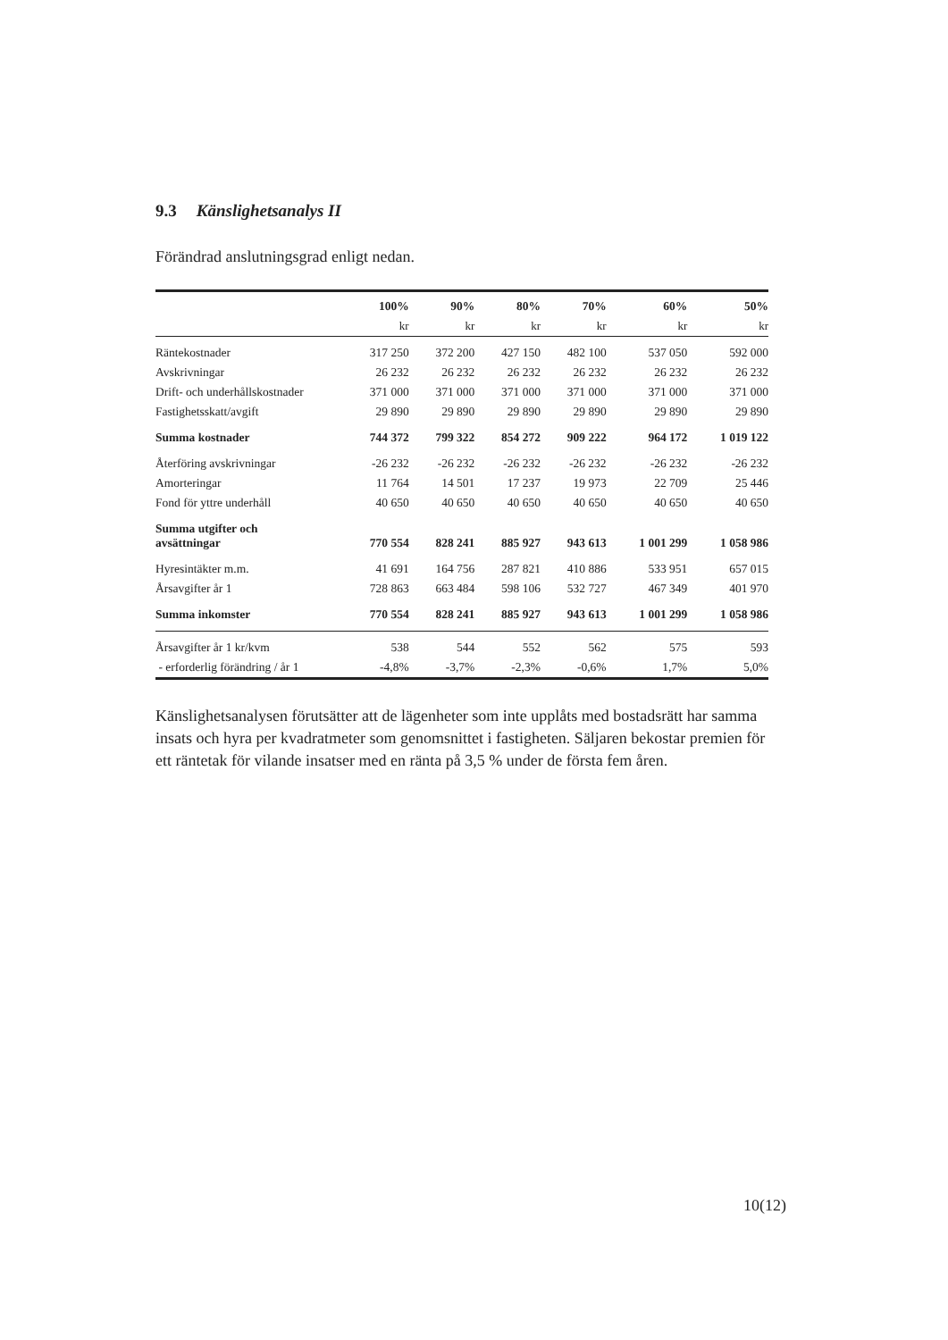9.3 Känslighetsanalys II
Förändrad anslutningsgrad enligt nedan.
| | 100% | 90% | 80% | 70% | 60% | 50% |
| --- | --- | --- | --- | --- | --- | --- |
| | kr | kr | kr | kr | kr | kr |
| Räntekostnader | 317 250 | 372 200 | 427 150 | 482 100 | 537 050 | 592 000 |
| Avskrivningar | 26 232 | 26 232 | 26 232 | 26 232 | 26 232 | 26 232 |
| Drift- och underhållskostnader | 371 000 | 371 000 | 371 000 | 371 000 | 371 000 | 371 000 |
| Fastighetsskatt/avgift | 29 890 | 29 890 | 29 890 | 29 890 | 29 890 | 29 890 |
| Summa kostnader | 744 372 | 799 322 | 854 272 | 909 222 | 964 172 | 1 019 122 |
| Återföring avskrivningar | -26 232 | -26 232 | -26 232 | -26 232 | -26 232 | -26 232 |
| Amorteringar | 11 764 | 14 501 | 17 237 | 19 973 | 22 709 | 25 446 |
| Fond för yttre underhåll | 40 650 | 40 650 | 40 650 | 40 650 | 40 650 | 40 650 |
| Summa utgifter och avsättningar | 770 554 | 828 241 | 885 927 | 943 613 | 1 001 299 | 1 058 986 |
| Hyresintäkter m.m. | 41 691 | 164 756 | 287 821 | 410 886 | 533 951 | 657 015 |
| Årsavgifter år 1 | 728 863 | 663 484 | 598 106 | 532 727 | 467 349 | 401 970 |
| Summa inkomster | 770 554 | 828 241 | 885 927 | 943 613 | 1 001 299 | 1 058 986 |
| Årsavgifter år 1 kr/kvm | 538 | 544 | 552 | 562 | 575 | 593 |
| - erforderlig förändring / år 1 | -4,8% | -3,7% | -2,3% | -0,6% | 1,7% | 5,0% |
Känslighetsanalysen förutsätter att de lägenheter som inte upplåts med bostadsrätt har samma insats och hyra per kvadratmeter som genomsnittet i fastigheten. Säljaren bekostar premien för ett räntetak för vilande insatser med en ränta på 3,5 % under de första fem åren.
10(12)